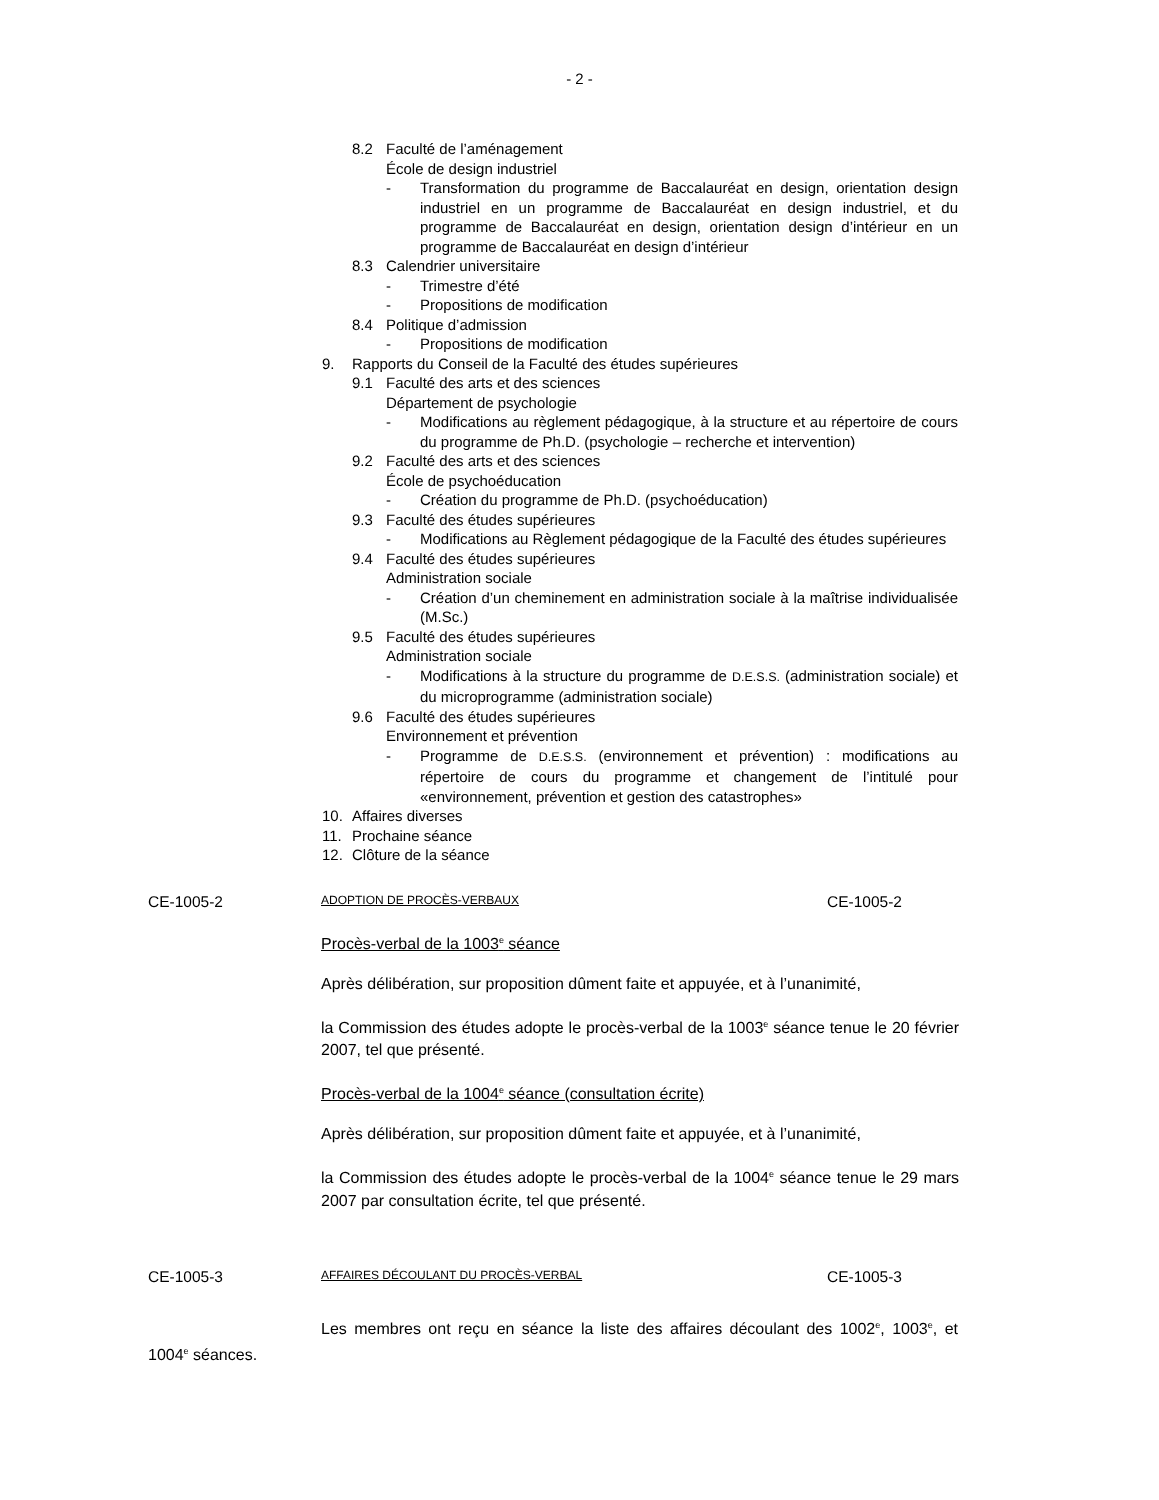- 2 -
8.2 Faculté de l’aménagement
École de design industriel
- Transformation du programme de Baccalauréat en design, orientation design industriel en un programme de Baccalauréat en design industriel, et du programme de Baccalauréat en design, orientation design d’intérieur en un programme de Baccalauréat en design d’intérieur
8.3 Calendrier universitaire
- Trimestre d’été
- Propositions de modification
8.4 Politique d’admission
- Propositions de modification
9. Rapports du Conseil de la Faculté des études supérieures
9.1 Faculté des arts et des sciences
Département de psychologie
- Modifications au règlement pédagogique, à la structure et au répertoire de cours du programme de Ph.D. (psychologie – recherche et intervention)
9.2 Faculté des arts et des sciences
École de psychoéducation
- Création du programme de Ph.D. (psychoéducation)
9.3 Faculté des études supérieures
- Modifications au Règlement pédagogique de la Faculté des études supérieures
9.4 Faculté des études supérieures
Administration sociale
- Création d’un cheminement en administration sociale à la maîtrise individualisée (M.Sc.)
9.5 Faculté des études supérieures
Administration sociale
- Modifications à la structure du programme de D.E.S.S. (administration sociale) et du microprogramme (administration sociale)
9.6 Faculté des études supérieures
Environnement et prévention
- Programme de D.E.S.S. (environnement et prévention) : modifications au répertoire de cours du programme et changement de l’intitulé pour «environnement, prévention et gestion des catastrophes»
10. Affaires diverses
11. Prochaine séance
12. Clôture de la séance
CE-1005-2 ADOPTION DE PROCÈS-VERBAUX CE-1005-2
Procès-verbal de la 1003<sup>e</sup> séance
Après délibération, sur proposition dûment faite et appuyée, et à l’unanimité,
la Commission des études adopte le procès-verbal de la 1003<sup>e</sup> séance tenue le 20 février 2007, tel que présenté.
Procès-verbal de la 1004<sup>e</sup> séance (consultation écrite)
Après délibération, sur proposition dûment faite et appuyée, et à l’unanimité,
la Commission des études adopte le procès-verbal de la 1004<sup>e</sup> séance tenue le 29 mars 2007 par consultation écrite, tel que présenté.
CE-1005-3 AFFAIRES DÉCOULANT DU PROCÈS-VERBAL CE-1005-3
Les membres ont reçu en séance la liste des affaires découlant des 1002<sup>e</sup>, 1003<sup>e</sup>, et 1004<sup>e</sup> séances.